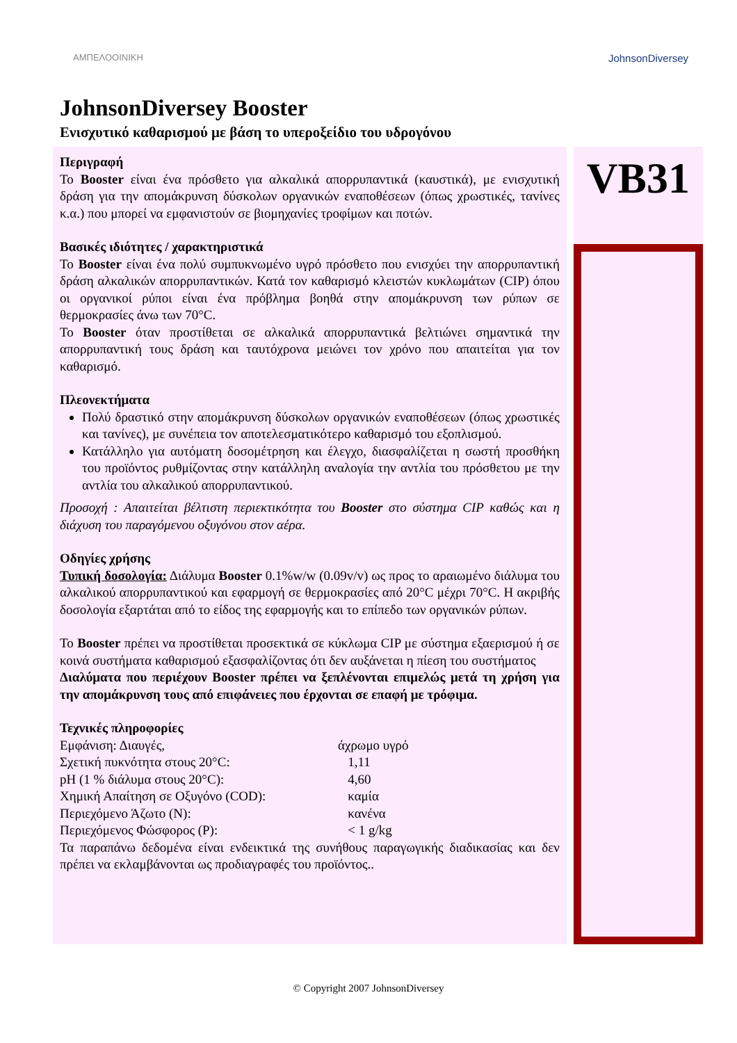ΑΜΠΕΛΟΟΙΝΙΚΗ
JohnsonDiversey
JohnsonDiversey Booster
Ενισχυτικό καθαρισμού με βάση το υπεροξείδιο του υδρογόνου
Περιγραφή
Το Booster είναι ένα πρόσθετο για αλκαλικά απορρυπαντικά (καυστικά), με ενισχυτική δράση για την απομάκρυνση δύσκολων οργανικών εναποθέσεων (όπως χρωστικές, ταvίνες κ.α.) που μπορεί να εμφανιστούν σε βιομηχανίες τροφίμων και ποτών.
Βασικές ιδιότητες / χαρακτηριστικά
Το Booster είναι ένα πολύ συμπυκνωμένο υγρό πρόσθετο που ενισχύει την απορρυπαντική δράση αλκαλικών απορρυπαντικών. Κατά τον καθαρισμό κλειστών κυκλωμάτων (CIP) όπου οι οργανικοί ρύποι είναι ένα πρόβλημα βοηθά στην απομάκρυνση των ρύπων σε θερμοκρασίες άνω των 70°C.
Το Booster όταν προστίθεται σε αλκαλικά απορρυπαντικά βελτιώνει σημαντικά την απορρυπαντική τους δράση και ταυτόχρονα μειώνει τον χρόνο που απαιτείται για τον καθαρισμό.
Πλεονεκτήματα
Πολύ δραστικό στην απομάκρυνση δύσκολων οργανικών εναποθέσεων (όπως χρωστικές και ταvίνες), με συνέπεια τον αποτελεσματικότερο καθαρισμό του εξοπλισμού.
Κατάλληλο για αυτόματη δοσομέτρηση και έλεγχο, διασφαλίζεται η σωστή προσθήκη του προϊόντος ρυθμίζοντας στην κατάλληλη αναλογία την αντλία του πρόσθετου με την αντλία του αλκαλικού απορρυπαντικού.
Προσοχή : Απαιτείται βέλτιστη περιεκτικότητα του Booster στο σύστημα CIP καθώς και η διάχυση του παραγόμενου οξυγόνου στον αέρα.
Οδηγίες χρήσης
Τυπική δοσολογία: Διάλυμα Booster 0.1%w/w (0.09v/v) ως προς το αραιωμένο διάλυμα του αλκαλικού απορρυπαντικού και εφαρμογή σε θερμοκρασίες από 20°C μέχρι 70°C. Η ακριβής δοσολογία εξαρτάται από το είδος της εφαρμογής και το επίπεδο των οργανικών ρύπων.
Το Booster πρέπει να προστίθεται προσεκτικά σε κύκλωμα CIP με σύστημα εξαερισμού ή σε κοινά συστήματα καθαρισμού εξασφαλίζοντας ότι δεν αυξάνεται η πίεση του συστήματος
Διαλύματα που περιέχουν Booster πρέπει να ξεπλένονται επιμελώς μετά τη χρήση για την απομάκρυνση τους από επιφάνειες που έρχονται σε επαφή με τρόφιμα.
Τεχνικές πληροφορίες
Εμφάνιση: Διαυγές, άχρωμο υγρό
Σχετική πυκνότητα στους 20°C: 1,11
pH (1 % διάλυμα στους 20°C): 4,60
Χημική Απαίτηση σε Οξυγόνο (COD): καμία
Περιεχόμενο Άζωτο (N): κανένα
Περιεχόμενος Φώσφορος (P): < 1 g/kg
Τα παραπάνω δεδομένα είναι ενδεικτικά της συνήθους παραγωγικής διαδικασίας και δεν πρέπει να εκλαμβάνονται ως προδιαγραφές του προϊόντος..
VB31
© Copyright 2007 JohnsonDiversey